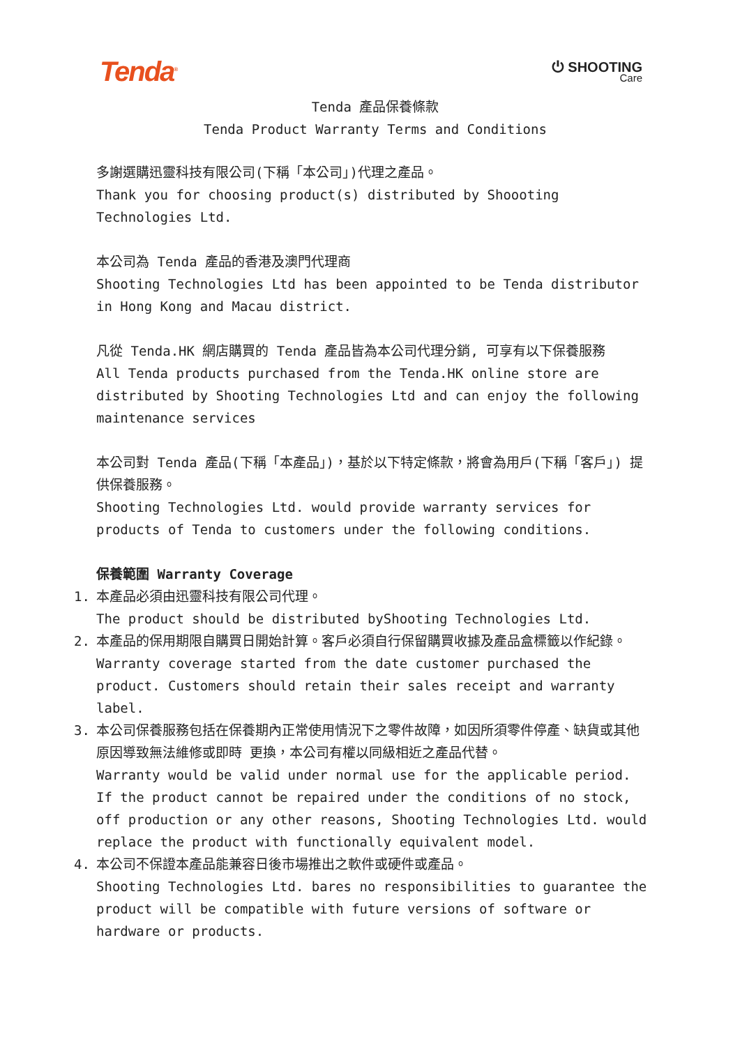Tenda<sup>®</sup>
⏻ SHOOTING
Care
Tenda 產品保養條款
Tenda Product Warranty Terms and Conditions
多謝選購迅靈科技有限公司(下稱「本公司」)代理之產品。
Thank you for choosing product(s) distributed by Shoooting Technologies Ltd.
本公司為 Tenda 產品的香港及澳門代理商
Shooting Technologies Ltd has been appointed to be Tenda distributor in Hong Kong and Macau district.
凡從 Tenda.HK 網店購買的 Tenda 產品皆為本公司代理分銷, 可享有以下保養服務
All Tenda products purchased from the Tenda.HK online store are distributed by Shooting Technologies Ltd and can enjoy the following maintenance services
本公司對 Tenda 產品(下稱「本產品」)，基於以下特定條款，將會為用戶(下稱「客戶」) 提供保養服務。
Shooting Technologies Ltd. would provide warranty services for products of Tenda to customers under the following conditions.
保養範圍 Warranty Coverage
1. 本產品必須由迅靈科技有限公司代理。
The product should be distributed byShooting Technologies Ltd.
2. 本產品的保用期限自購買日開始計算。客戶必須自行保留購買收據及產品盒標籤以作紀錄。
Warranty coverage started from the date customer purchased the product. Customers should retain their sales receipt and warranty label.
3. 本公司保養服務包括在保養期內正常使用情況下之零件故障，如因所須零件停產、缺貨或其他原因導致無法維修或即時 更換，本公司有權以同級相近之產品代替。
Warranty would be valid under normal use for the applicable period. If the product cannot be repaired under the conditions of no stock, off production or any other reasons, Shooting Technologies Ltd. would replace the product with functionally equivalent model.
4. 本公司不保證本產品能兼容日後市場推出之軟件或硬件或產品。
Shooting Technologies Ltd. bares no responsibilities to guarantee the product will be compatible with future versions of software or hardware or products.